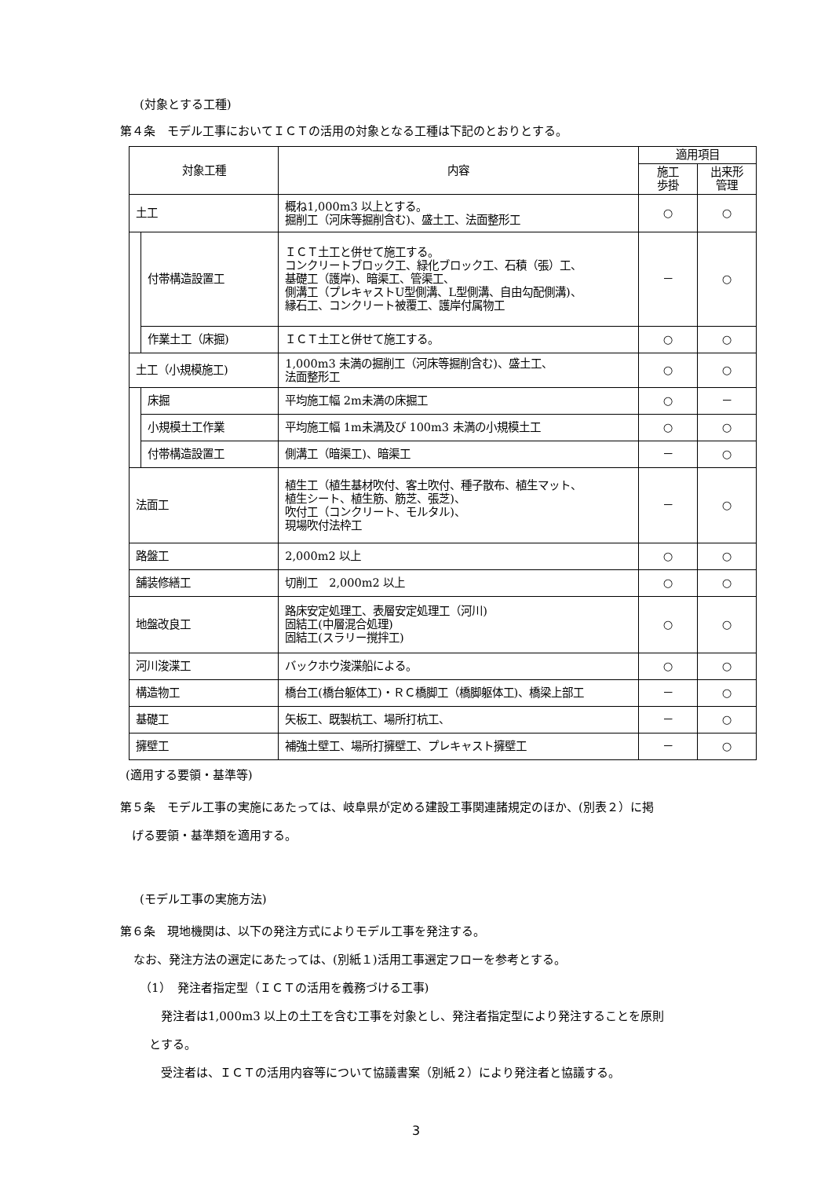(対象とする工種)
第４条　モデル工事においてＩＣＴの活用の対象となる工種は下記のとおりとする。
| 対象工種 | | 内容 | 適用項目 | |
| --- | --- | --- | --- | --- |
| | | | 施工 歩掛 | 出来形 管理 |
| 土工 | | 概ね1,000m3 以上とする。 掘削工（河床等掘削含む)、盛土工、法面整形工 | ○ | ○ |
| | 付帯構造設置工 | ＩＣＴ土工と併せて施工する。 コンクリートブロック工、緑化ブロック工、石積（張）工、 基礎工（護岸)、暗渠工、管渠工、 側溝工（プレキャストU型側溝、L型側溝、自由勾配側溝)、 縁石工、コンクリート被覆工、護岸付属物工 | － | ○ |
| | 作業土工（床掘) | ＩＣＴ土工と併せて施工する。 | ○ | ○ |
| 土工（小規模施工) | | 1,000m3 未満の掘削工（河床等掘削含む)、盛土工、 法面整形工 | ○ | ○ |
| | 床掘 | 平均施工幅 2m未満の床掘工 | ○ | － |
| | 小規模土工作業 | 平均施工幅 1m未満及び 100m3 未満の小規模土工 | ○ | ○ |
| | 付帯構造設置工 | 側溝工（暗渠工)、暗渠工 | － | ○ |
| 法面工 | | 植生工（植生基材吹付、客土吹付、種子散布、植生マット、 植生シート、植生筋、筋芝、張芝)、 吹付工（コンクリート、モルタル)、 現場吹付法枠工 | － | ○ |
| 路盤工 | | 2,000m2 以上 | ○ | ○ |
| 舗装修繕工 | | 切削工 2,000m2 以上 | ○ | ○ |
| 地盤改良工 | | 路床安定処理工、表層安定処理工（河川) 固結工(中層混合処理) 固結工(スラリー撹拌工) | ○ | ○ |
| 河川浚渫工 | | バックホウ浚渫船による。 | ○ | ○ |
| 構造物工 | | 橋台工(橋台躯体工)・ＲＣ橋脚工（橋脚躯体工)、橋梁上部工 | － | ○ |
| 基礎工 | | 矢板工、既製杭工、場所打杭工、 | － | ○ |
| 擁壁工 | | 補強土壁工、場所打擁壁工、プレキャスト擁壁工 | － | ○ |
(適用する要領・基準等)
第５条　モデル工事の実施にあたっては、岐阜県が定める建設工事関連諸規定のほか、(別表２）に掲
　げる要領・基準類を適用する。
(モデル工事の実施方法)
第６条　現地機関は、以下の発注方式によりモデル工事を発注する。
なお、発注方法の選定にあたっては、(別紙１)活用工事選定フローを参考とする。
（1）　発注者指定型（ＩＣＴの活用を義務づける工事)
　発注者は1,000m3 以上の土工を含む工事を対象とし、発注者指定型により発注することを原則
とする。
　受注者は、ＩＣＴの活用内容等について協議書案（別紙２）により発注者と協議する。
3